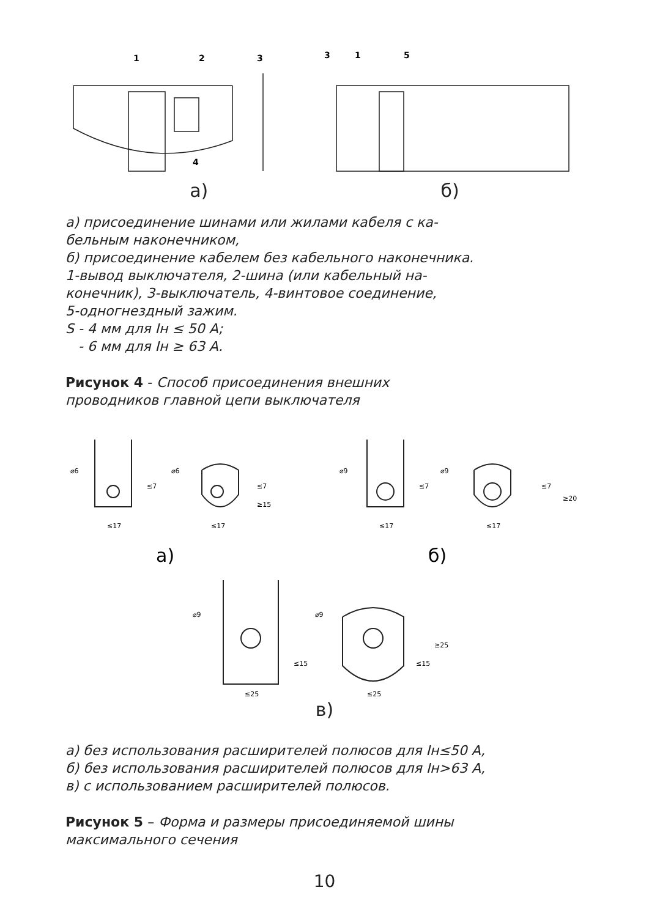1
2
3
4
3
1
5
а) б)
а) присоединение шинами или жилами кабеля с ка-
бельным наконечником,
б) присоединение кабелем без кабельного наконечника.
1-вывод выключателя, 2-шина (или кабельный на-
конечник), 3-выключатель, 4-винтовое соединение,
5-одногнездный зажим.
S - 4 мм для Iн ≤ 50 А;
- 6 мм для Iн ≥ 63 А.
Рисунок 4 - Способ присоединения внешних
проводников главной цепи выключателя
⌀6
≤17
⌀6
≤17
⌀9
≤17
⌀9
≤17
⌀9
≤25
⌀9
≤25
≤7
≤7
≥15
≤7
≤7
≥20
≤15
≤15
≥25
а)
б)
в)
а) без использования расширителей полюсов для Iн≤50 А,
б) без использования расширителей полюсов для Iн>63 А,
в) с использованием расширителей полюсов.
Рисунок 5 – Форма и размеры присоединяемой шины
максимального сечения
10